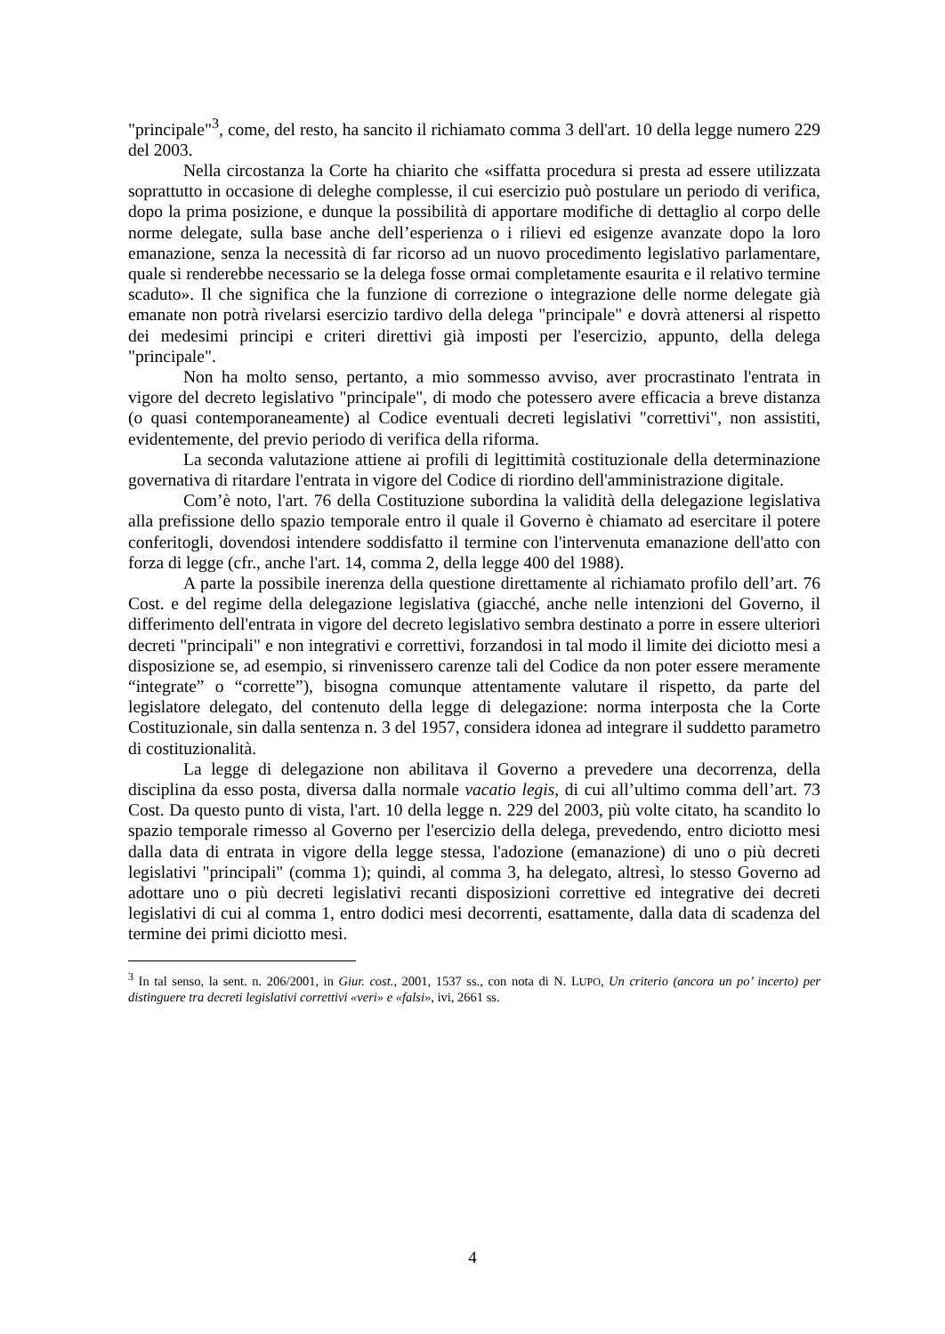"principale"<sup>3</sup>, come, del resto, ha sancito il richiamato comma 3 dell'art. 10 della legge numero 229 del 2003.
Nella circostanza la Corte ha chiarito che «siffatta procedura si presta ad essere utilizzata soprattutto in occasione di deleghe complesse, il cui esercizio può postulare un periodo di verifica, dopo la prima posizione, e dunque la possibilità di apportare modifiche di dettaglio al corpo delle norme delegate, sulla base anche dell’esperienza o i rilievi ed esigenze avanzate dopo la loro emanazione, senza la necessità di far ricorso ad un nuovo procedimento legislativo parlamentare, quale si renderebbe necessario se la delega fosse ormai completamente esaurita e il relativo termine scaduto». Il che significa che la funzione di correzione o integrazione delle norme delegate già emanate non potrà rivelarsi esercizio tardivo della delega "principale" e dovrà attenersi al rispetto dei medesimi principi e criteri direttivi già imposti per l'esercizio, appunto, della delega "principale".
Non ha molto senso, pertanto, a mio sommesso avviso, aver procrastinato l'entrata in vigore del decreto legislativo "principale", di modo che potessero avere efficacia a breve distanza (o quasi contemporaneamente) al Codice eventuali decreti legislativi "correttivi", non assistiti, evidentemente, del previo periodo di verifica della riforma.
La seconda valutazione attiene ai profili di legittimità costituzionale della determinazione governativa di ritardare l'entrata in vigore del Codice di riordino dell'amministrazione digitale.
Com’è noto, l'art. 76 della Costituzione subordina la validità della delegazione legislativa alla prefissione dello spazio temporale entro il quale il Governo è chiamato ad esercitare il potere conferitogli, dovendosi intendere soddisfatto il termine con l'intervenuta emanazione dell'atto con forza di legge (cfr., anche l'art. 14, comma 2, della legge 400 del 1988).
A parte la possibile inerenza della questione direttamente al richiamato profilo dell’art. 76 Cost. e del regime della delegazione legislativa (giacché, anche nelle intenzioni del Governo, il differimento dell'entrata in vigore del decreto legislativo sembra destinato a porre in essere ulteriori decreti "principali" e non integrativi e correttivi, forzandosi in tal modo il limite dei diciotto mesi a disposizione se, ad esempio, si rinvenissero carenze tali del Codice da non poter essere meramente “integrate” o “corrette”), bisogna comunque attentamente valutare il rispetto, da parte del legislatore delegato, del contenuto della legge di delegazione: norma interposta che la Corte Costituzionale, sin dalla sentenza n. 3 del 1957, considera idonea ad integrare il suddetto parametro di costituzionalità.
La legge di delegazione non abilitava il Governo a prevedere una decorrenza, della disciplina da esso posta, diversa dalla normale vacatio legis, di cui all’ultimo comma dell’art. 73 Cost. Da questo punto di vista, l'art. 10 della legge n. 229 del 2003, più volte citato, ha scandito lo spazio temporale rimesso al Governo per l'esercizio della delega, prevedendo, entro diciotto mesi dalla data di entrata in vigore della legge stessa, l'adozione (emanazione) di uno o più decreti legislativi "principali" (comma 1); quindi, al comma 3, ha delegato, altresì, lo stesso Governo ad adottare uno o più decreti legislativi recanti disposizioni correttive ed integrative dei decreti legislativi di cui al comma 1, entro dodici mesi decorrenti, esattamente, dalla data di scadenza del termine dei primi diciotto mesi.
<sup>3</sup> In tal senso, la sent. n. 206/2001, in Giur. cost., 2001, 1537 ss., con nota di N. LUPO, Un criterio (ancora un po’ incerto) per distinguere tra decreti legislativi correttivi «veri» e «falsi», ivi, 2661 ss.
4